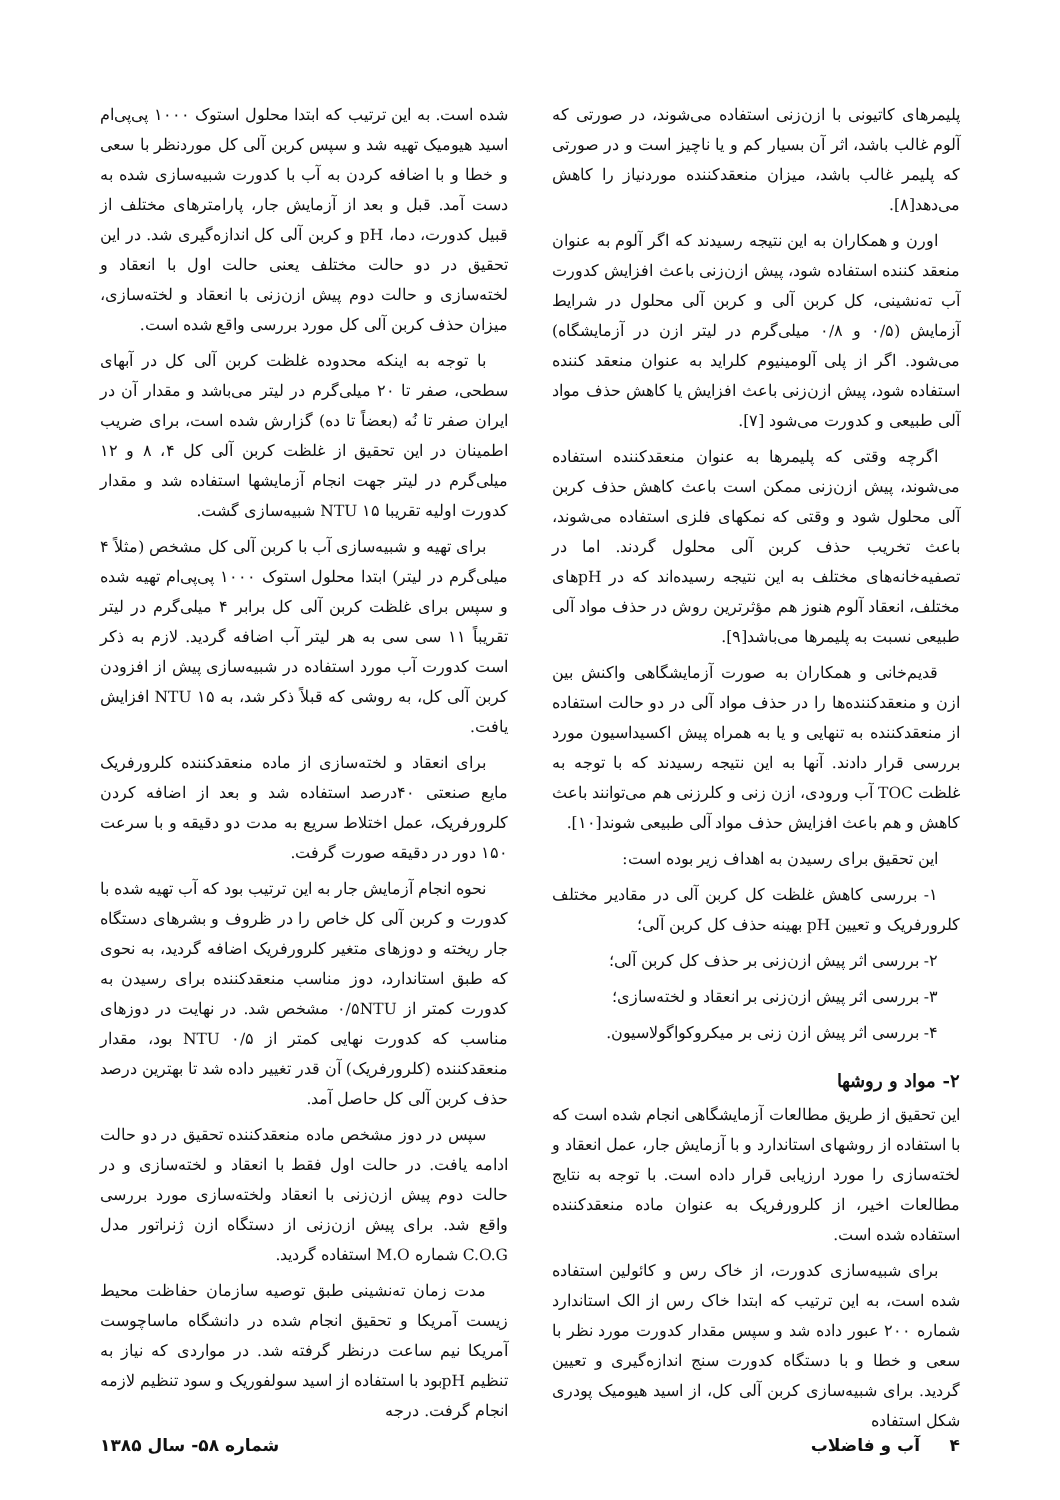پلیمرهای کاتیونی با ازن‌زنی استفاده می‌شوند، در صورتی که آلوم غالب باشد، اثر آن بسیار کم و یا ناچیز است و در صورتی که پلیمر غالب باشد، میزان منعقدکننده موردنیاز را کاهش می‌دهد[۸].
اورن و همکاران به این نتیجه رسیدند که اگر آلوم به عنوان منعقد کننده استفاده شود، پیش ازن‌زنی باعث افزایش کدورت آب ته‌نشینی، کل کربن آلی و کربن آلی محلول در شرایط آزمایش (۰/۵ و ۰/۸ میلی‌گرم در لیتر ازن در آزمایشگاه) می‌شود. اگر از پلی آلومینیوم کلراید به عنوان منعقد کننده استفاده شود، پیش ازن‌زنی باعث افزایش یا کاهش حذف مواد آلی طبیعی و کدورت می‌شود [۷].
اگرچه وقتی که پلیمرها به عنوان منعقدکننده استفاده می‌شوند، پیش ازن‌زنی ممکن است باعث کاهش حذف کربن آلی محلول شود و وقتی که نمکهای فلزی استفاده می‌شوند، باعث تخریب حذف کربن آلی محلول گردند. اما در تصفیه‌خانه‌های مختلف به این نتیجه رسیده‌اند که در pHهای مختلف، انعقاد آلوم هنوز هم مؤثرترین روش در حذف مواد آلی طبیعی نسبت به پلیمرها می‌باشد[۹].
قدیم‌خانی و همکاران به صورت آزمایشگاهی واکنش بین ازن و منعقدکننده‌ها را در حذف مواد آلی در دو حالت استفاده از منعقدکننده به تنهایی و یا به همراه پیش اکسیداسیون مورد بررسی قرار دادند. آنها به این نتیجه رسیدند که با توجه به غلظت TOC آب ورودی، ازن زنی و کلرزنی هم می‌توانند باعث کاهش و هم باعث افزایش حذف مواد آلی طبیعی شوند[۱۰].
این تحقیق برای رسیدن به اهداف زیر بوده است:
۱- بررسی کاهش غلظت کل کربن آلی در مقادیر مختلف کلرورفریک و تعیین pH بهینه حذف کل کربن آلی؛
۲- بررسی اثر پیش ازن‌زنی بر حذف کل کربن آلی؛
۳- بررسی اثر پیش ازن‌زنی بر انعقاد و لخته‌سازی؛
۴- بررسی اثر پیش ازن زنی بر میکروکواگولاسیون.
۲- مواد و روشها
این تحقیق از طریق مطالعات آزمایشگاهی انجام شده است که با استفاده از روشهای استاندارد و با آزمایش جار، عمل انعقاد و لخته‌سازی را مورد ارزیابی قرار داده است. با توجه به نتایج مطالعات اخیر، از کلرورفریک به عنوان ماده منعقدکننده استفاده شده است.
برای شبیه‌سازی کدورت، از خاک رس و کائولین استفاده شده است، به این ترتیب که ابتدا خاک رس از الک استاندارد شماره ۲۰۰ عبور داده شد و سپس مقدار کدورت مورد نظر با سعی و خطا و با دستگاه کدورت سنج اندازه‌گیری و تعیین گردید. برای شبیه‌سازی کربن آلی کل، از اسید هیومیک پودری شکل استفاده
شده است. به این ترتیب که ابتدا محلول استوک ۱۰۰۰ پی‌پی‌ام اسید هیومیک تهیه شد و سپس کربن آلی کل موردنظر با سعی و خطا و با اضافه کردن به آب با کدورت شبیه‌سازی شده به دست آمد. قبل و بعد از آزمایش جار، پارامترهای مختلف از قبیل کدورت، دما، pH و کربن آلی کل اندازه‌گیری شد. در این تحقیق در دو حالت مختلف یعنی حالت اول با انعقاد و لخته‌سازی و حالت دوم پیش ازن‌زنی با انعقاد و لخته‌سازی، میزان حذف کربن آلی کل مورد بررسی واقع شده است.
با توجه به اینکه محدوده غلظت کربن آلی کل در آبهای سطحی، صفر تا ۲۰ میلی‌گرم در لیتر می‌باشد و مقدار آن در ایران صفر تا نُه (بعضاً تا ده) گزارش شده است، برای ضریب اطمینان در این تحقیق از غلظت کربن آلی کل ۴، ۸ و ۱۲ میلی‌گرم در لیتر جهت انجام آزمایشها استفاده شد و مقدار کدورت اولیه تقریبا NTU ۱۵ شبیه‌سازی گشت.
برای تهیه و شبیه‌سازی آب با کربن آلی کل مشخص (مثلاً ۴ میلی‌گرم در لیتر) ابتدا محلول استوک ۱۰۰۰ پی‌پی‌ام تهیه شده و سپس برای غلظت کربن آلی کل برابر ۴ میلی‌گرم در لیتر تقریباً ۱۱ سی سی به هر لیتر آب اضافه گردید. لازم به ذکر است کدورت آب مورد استفاده در شبیه‌سازی پیش از افزودن کربن آلی کل، به روشی که قبلاً ذکر شد، به NTU ۱۵ افزایش یافت.
برای انعقاد و لخته‌سازی از ماده منعقدکننده کلرورفریک مایع صنعتی ۴۰درصد استفاده شد و بعد از اضافه کردن کلرورفریک، عمل اختلاط سریع به مدت دو دقیقه و با سرعت ۱۵۰ دور در دقیقه صورت گرفت.
نحوه انجام آزمایش جار به این ترتیب بود که آب تهیه شده با کدورت و کربن آلی کل خاص را در ظروف و بشرهای دستگاه جار ریخته و دوزهای متغیر کلرورفریک اضافه گردید، به نحوی که طبق استاندارد، دوز مناسب منعقدکننده برای رسیدن به کدورت کمتر از ۰/۵NTU مشخص شد. در نهایت در دوزهای مناسب که کدورت نهایی کمتر از NTU ۰/۵ بود، مقدار منعقدکننده (کلرورفریک) آن قدر تغییر داده شد تا بهترین درصد حذف کربن آلی کل حاصل آمد.
سپس در دوز مشخص ماده منعقدکننده تحقیق در دو حالت ادامه یافت. در حالت اول فقط با انعقاد و لخته‌سازی و در حالت دوم پیش ازن‌زنی با انعقاد ولخته‌سازی مورد بررسی واقع شد. برای پیش ازن‌زنی از دستگاه ازن ژنراتور مدل C.O.G شماره M.O استفاده گردید.
مدت زمان ته‌نشینی طبق توصیه سازمان حفاظت محیط زیست آمریکا و تحقیق انجام شده در دانشگاه ماساچوست آمریکا نیم ساعت درنظر گرفته شد. در مواردی که نیاز به تنظیم pHبود با استفاده از اسید سولفوریک و سود تنظیم لازمه انجام گرفت. درجه
۴ آب و فاضلاب شماره ۵۸- سال ۱۳۸۵